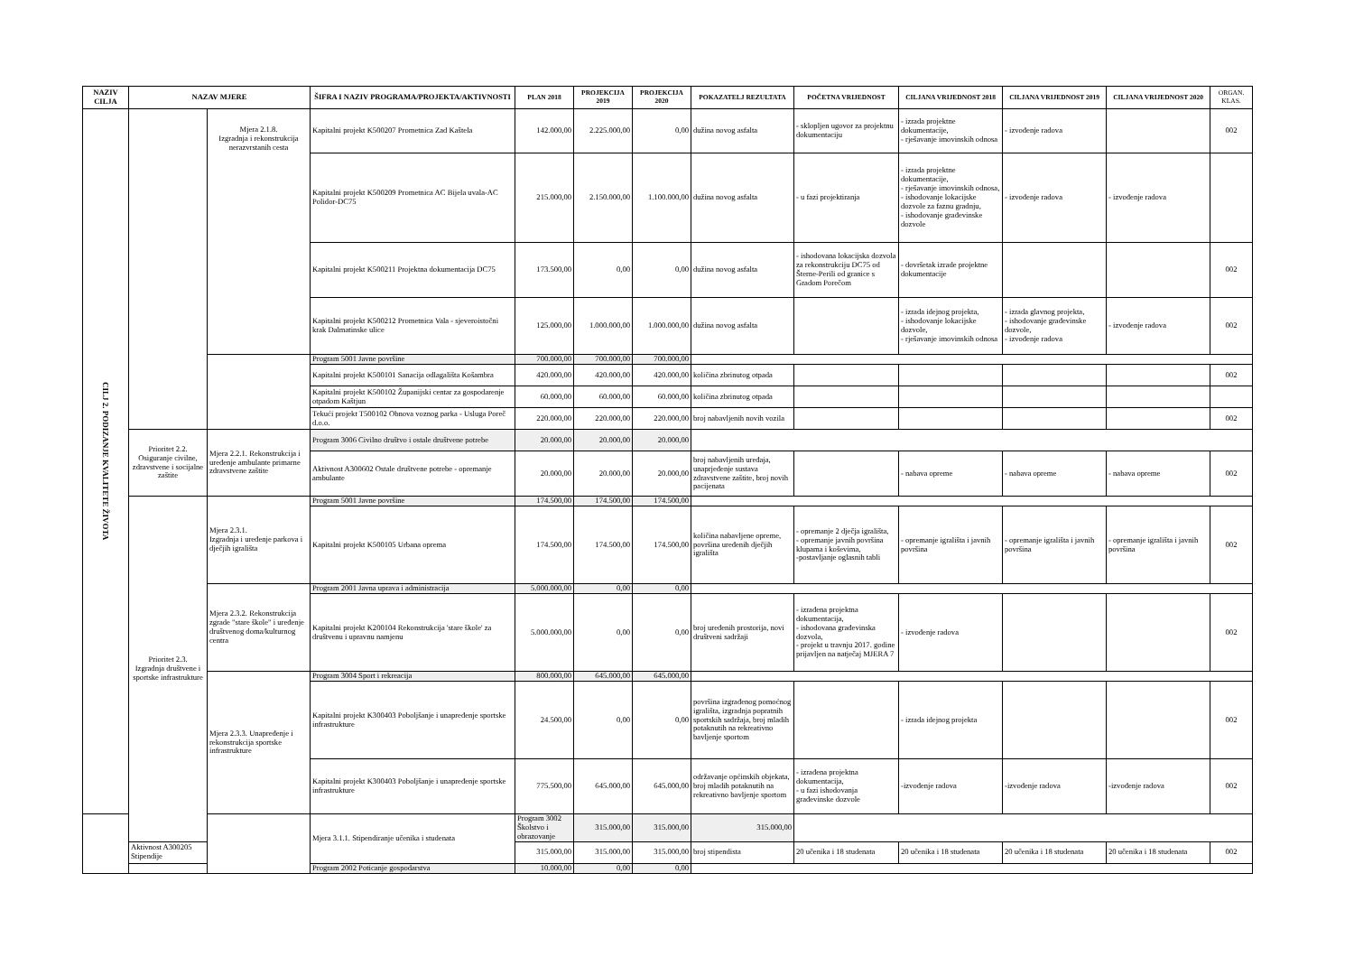| NAZIV CILJA | NAZAV MJERE | | ŠIFRA I NAZIV PROGRAMA/PROJEKTA/AKTIVNOSTI | PLAN 2018 | PROJEKCIJA 2019 | PROJEKCIJA 2020 | POKAZATELJ REZULTATA | POČETNA VRIJEDNOST | CILJANA VRIJEDNOST 2018 | CILJANA VRIJEDNOST 2019 | CILJANA VRIJEDNOST 2020 | ORGAN. KLAS. |
| --- | --- | --- | --- | --- | --- | --- | --- | --- | --- | --- | --- | --- |
| CILJ 2. PODIZANJE KVALITETE ŽIVOTA | | Mjera 2.1.8. Izgradnja i rekonstrukcija nerazvrstanih cesta | Kapitalni projekt K500207 Prometnica Zad Kaštela | 142.000,00 | 2.225.000,00 | 0,00 | dužina novog asfalta | - sklopljen ugovor za projektnu dokumentaciju | - izrada projektne dokumentacije, - rješavanje imovinskih odnosa | - izvođenje radova | | 002 |
| | | | Kapitalni projekt K500209 Prometnica AC Bijela uvala-AC Polidor-DC75 | 215.000,00 | 2.150.000,00 | 1.100.000,00 | dužina novog asfalta | - u fazi projektiranja | - izrada projektne dokumentacije, - rješavanje imovinskih odnosa, - ishodovanje lokacijske dozvole za faznu gradnju, - ishodovanje građevinske dozvole | - izvođenje radova | - izvođenje radova | |
| | | | Kapitalni projekt K500211 Projektna dokumentacija DC75 | 173.500,00 | 0,00 | 0,00 | dužina novog asfalta | - ishodovana lokacijska dozvola za rekonstrukciju DC75 od Šterne-Perili od granice s Gradom Porečom | - dovršetak izrade projektne dokumentacije | | | 002 |
| | | | Kapitalni projekt K500212 Prometnica Vala - sjeveroistočni krak Dalmatinske ulice | 125.000,00 | 1.000.000,00 | 1.000.000,00 | dužina novog asfalta | | - izrada idejnog projekta, - ishodovanje lokacijske dozvole, - rješavanje imovinskih odnosa | - izrada glavnog projekta, - ishodovanje građevinske dozvole, - izvođenje radova | - izvođenje radova | 002 |
| | | | Program 5001 Javne površine | 700.000,00 | 700.000,00 | 700.000,00 | | | | | | |
| | | | Kapitalni projekt K500101 Sanacija odlagališta Košambra | 420.000,00 | 420.000,00 | 420.000,00 | količina zbrinutog otpada | | | | | 002 |
| | | | Kapitalni projekt K500102 Županijski centar za gospodarenje otpadom Kaštjun | 60.000,00 | 60.000,00 | 60.000,00 | količina zbrinutog otpada | | | | | |
| | | | Tekući projekt T500102 Obnova voznog parka - Usluga Poreč d.o.o. | 220.000,00 | 220.000,00 | 220.000,00 | broj nabavljenih novih vozila | | | | | 002 |
| | Prioritet 2.2. Osiguranje civilne, zdravstvene i socijalne zaštite | Mjera 2.2.1. Rekonstrukcija i uređenje ambulante primarne zdravstvene zaštite | Program 3006 Civilno društvo i ostale društvene potrebe | 20.000,00 | 20.000,00 | 20.000,00 | | | | | | |
| | | | Aktivnost A300602 Ostale društvene potrebe - opremanje ambulante | 20.000,00 | 20.000,00 | 20.000,00 | broj nabavljenih uređaja, unaprjeđenje sustava zdravstvene zaštite, broj novih pacijenata | | - nabava opreme | - nabava opreme | - nabava opreme | 002 |
| | Prioritet 2.3. Izgradnja društvene i sportske infrastrukture | Mjera 2.3.1. Izgradnja i uređenje parkova i dječjih igrališta | Program 5001 Javne površine | 174.500,00 | 174.500,00 | 174.500,00 | | | | | | |
| | | | Kapitalni projekt K500105 Urbana oprema | 174.500,00 | 174.500,00 | 174.500,00 | količina nabavljene opreme, površina uređenih dječjih igrališta | - opremanje 2 dječja igrališta, - opremanje javnih površina klupama i koševima, -postavljanje oglasnih tabli | - opremanje igrališta i javnih površina | - opremanje igrališta i javnih površina | - opremanje igrališta i javnih površina | 002 |
| | | Mjera 2.3.2. Rekonstrukcija zgrade "stare škole" i uređenje društvenog doma/kulturnog centra | Program 2001 Javna uprava i administracija | 5.000.000,00 | 0,00 | 0,00 | | | | | | |
| | | | Kapitalni projekt K200104 Rekonstrukcija 'stare škole' za društvenu i upravnu namjenu | 5.000.000,00 | 0,00 | 0,00 | broj uređenih prostorija, novi društveni sadržaji | - izrađena projektna dokumentacija, - ishodovana građevinska dozvola, - projekt u travnju 2017. godine prijavljen na natječaj MJERA 7 | - izvođenje radova | | | 002 |
| | | Mjera 2.3.3. Unapređenje i rekonstrukcija sportske infrastrukture | Program 3004 Sport i rekreacija | 800.000,00 | 645.000,00 | 645.000,00 | | | | | | |
| | | | Kapitalni projekt K300403 Poboljšanje i unapređenje sportske infrastrukture | 24.500,00 | 0,00 | 0,00 | površina izgrađenog pomoćnog igrališta, izgradnja popratnih sportskih sadržaja, broj mladih potaknutih na rekreativno bavljenje sportom | | - izrada idejnog projekta | | | 002 |
| | | | Kapitalni projekt K300403 Poboljšanje i unapređenje sportske infrastrukture | 775.500,00 | 645.000,00 | 645.000,00 | održavanje općinskih objekata, broj mladih potaknutih na rekreativno bavljenje sportom | - izrađena projektna dokumentacija, - u fazi ishodovanja građevinske dozvole | -izvođenje radova | -izvođenje radova | -izvođenje radova | 002 |
| | | | Mjera 3.1.1. Stipendiranje učenika i studenata | Program 3002 Školstvo i obrazovanje | 315.000,00 | 315.000,00 | 315.000,00 | | | | | |
| | Aktivnost A300205 Stipendije | | | 315.000,00 | 315.000,00 | 315.000,00 | broj stipendista | 20 učenika i 18 studenata | 20 učenika i 18 studenata | 20 učenika i 18 studenata | 20 učenika i 18 studenata | 002 |
| | | | Program 2002 Poticanje gospodarstva | 10.000,00 | 0,00 | 0,00 | | | | | | |